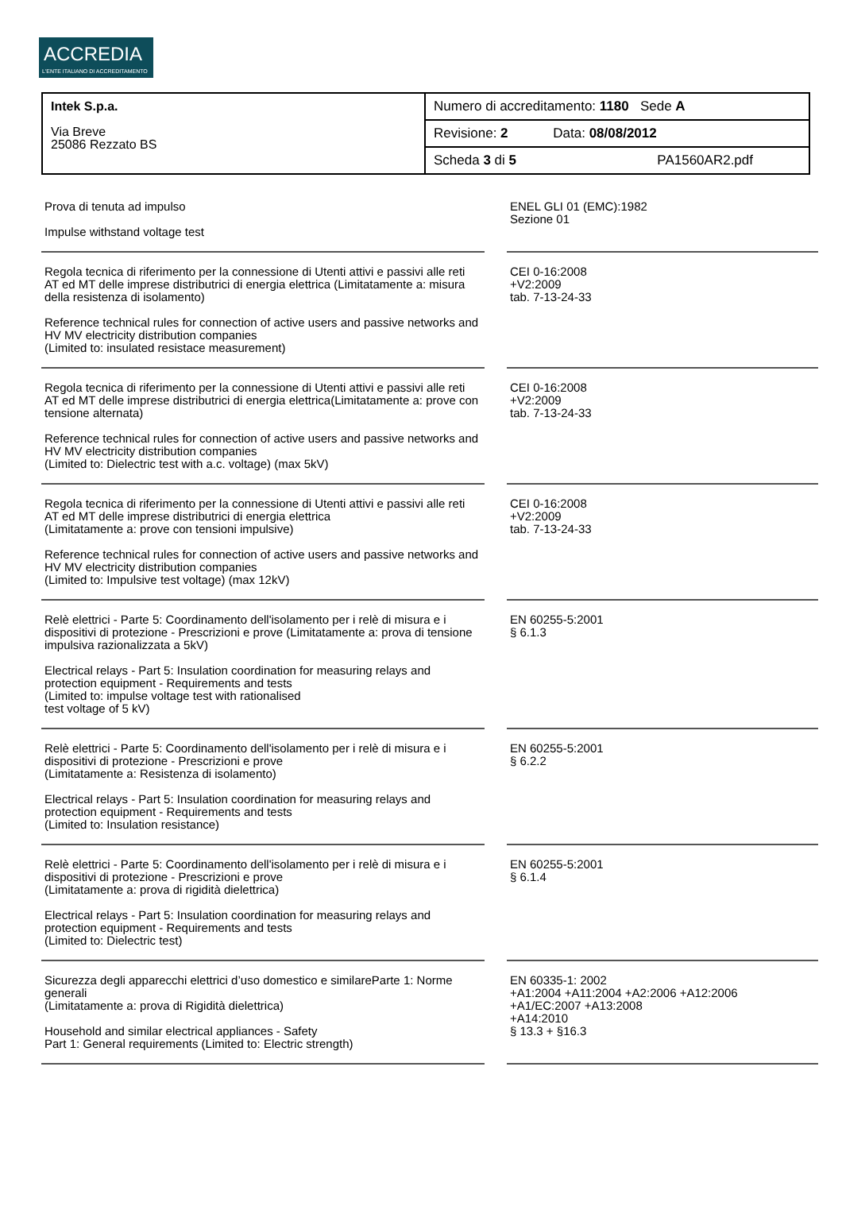ACCREDIA
L'ENTE ITALIANO DI ACCREDITAMENTO
| Intek S.p.a. Via Breve 25086 Rezzato BS | Numero di accreditamento: 1180 Sede A |
| | Revisione: 2 Data: 08/08/2012 |
| | Scheda 3 di 5 PA1560AR2.pdf |
| Prova di tenuta ad impulso Impulse withstand voltage test | | ENEL GLI 01 (EMC):1982 Sezione 01 |
| Regola tecnica di riferimento per la connessione di Utenti attivi e passivi alle reti AT ed MT delle imprese distributrici di energia elettrica (Limitatamente a: misura della resistenza di isolamento) Reference technical rules for connection of active users and passive networks and HV MV electricity distribution companies (Limited to: insulated resistace measurement) | | CEI 0-16:2008 +V2:2009 tab. 7-13-24-33 |
| Regola tecnica di riferimento per la connessione di Utenti attivi e passivi alle reti AT ed MT delle imprese distributrici di energia elettrica(Limitatamente a: prove con tensione alternata) Reference technical rules for connection of active users and passive networks and HV MV electricity distribution companies (Limited to: Dielectric test with a.c. voltage) (max 5kV) | | CEI 0-16:2008 +V2:2009 tab. 7-13-24-33 |
| Regola tecnica di riferimento per la connessione di Utenti attivi e passivi alle reti AT ed MT delle imprese distributrici di energia elettrica (Limitatamente a: prove con tensioni impulsive) Reference technical rules for connection of active users and passive networks and HV MV electricity distribution companies (Limited to: Impulsive test voltage) (max 12kV) | | CEI 0-16:2008 +V2:2009 tab. 7-13-24-33 |
| Relè elettrici - Parte 5: Coordinamento dell'isolamento per i relè di misura e i dispositivi di protezione - Prescrizioni e prove (Limitatamente a: prova di tensione impulsiva razionalizzata a 5kV) Electrical relays - Part 5: Insulation coordination for measuring relays and protection equipment - Requirements and tests (Limited to: impulse voltage test with rationalised test voltage of 5 kV) | | EN 60255-5:2001 § 6.1.3 |
| Relè elettrici - Parte 5: Coordinamento dell'isolamento per i relè di misura e i dispositivi di protezione - Prescrizioni e prove (Limitatamente a: Resistenza di isolamento) Electrical relays - Part 5: Insulation coordination for measuring relays and protection equipment - Requirements and tests (Limited to: Insulation resistance) | | EN 60255-5:2001 § 6.2.2 |
| Relè elettrici - Parte 5: Coordinamento dell'isolamento per i relè di misura e i dispositivi di protezione - Prescrizioni e prove (Limitatamente a: prova di rigidità dielettrica) Electrical relays - Part 5: Insulation coordination for measuring relays and protection equipment - Requirements and tests (Limited to: Dielectric test) | | EN 60255-5:2001 § 6.1.4 |
| Sicurezza degli apparecchi elettrici d’uso domestico e similareParte 1: Norme generali (Limitatamente a: prova di Rigidità dielettrica) Household and similar electrical appliances - Safety Part 1: General requirements (Limited to: Electric strength) | | EN 60335-1: 2002 +A1:2004 +A11:2004 +A2:2006 +A12:2006 +A1/EC:2007 +A13:2008 +A14:2010 § 13.3 + §16.3 |